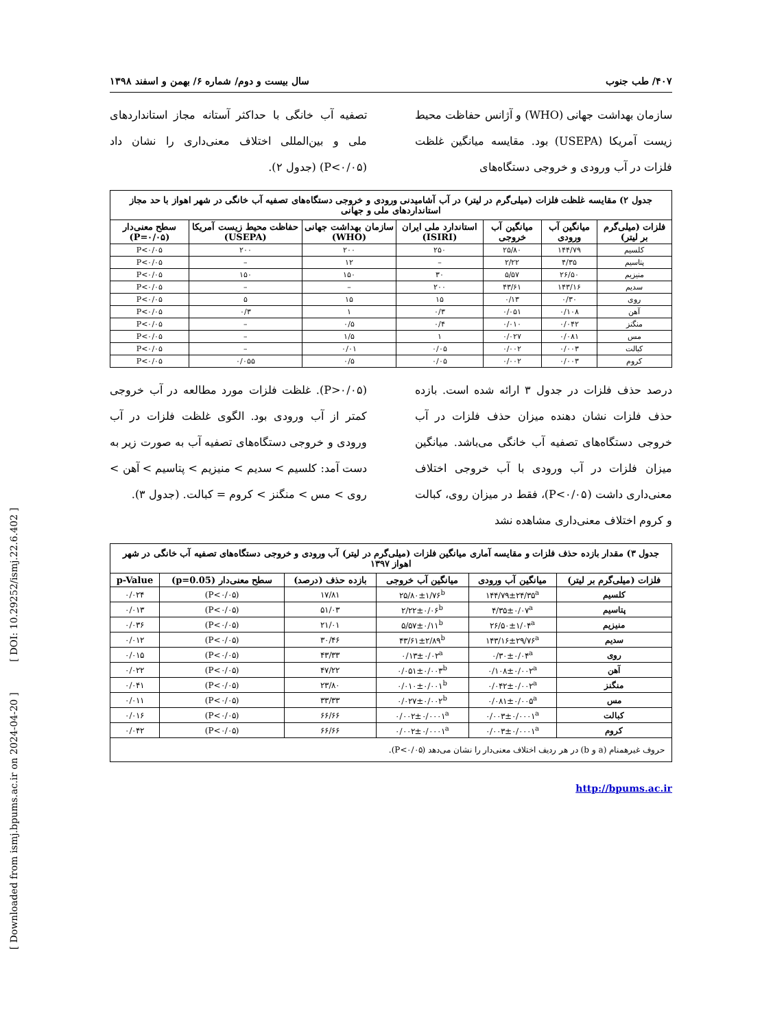[ Downloaded from ismj.bpums.ac.ir on 2024-04-20 ] [ DOI: 10.29252/ismj.22.6.402 ]
۴۰۷/ طب جنوب سال بیست و دوم/ شماره ۶/ بهمن و اسفند ۱۳۹۸
سازمان بهداشت جهانی (WHO) و آژانس حفاظت محیط زیست آمریکا (USEPA) بود. مقایسه میانگین غلظت فلزات در آب ورودی و خروجی دستگاه‌های
تصفیه آب خانگی با حداکثر آستانه مجاز استانداردهای ملی و بین‌المللی اختلاف معنی‌داری را نشان داد (P<۰/۰۵) (جدول ۲).
| جدول ۲) مقایسه غلظت فلزات (میلی‌گرم در لیتر) در آب آشامیدنی ورودی و خروجی دستگاه‌های تصفیه آب خانگی در شهر اهواز با حد مجاز استانداردهای ملی و جهانی | | | | | | |
| فلزات (میلی‌گرم بر لیتر) | میانگین آب ورودی | میانگین آب خروجی | استاندارد ملی ایران (ISIRI) | سازمان بهداشت جهانی (WHO) | حفاظت محیط زیست آمریکا (USEPA) | سطح معنی‌دار (P=۰/۰۵) |
| کلسیم | ۱۴۴/۷۹ | ۲۵/۸۰ | ۲۵۰ | ۲۰۰ | ۲۰۰ | P<۰/۰۵ |
| پتاسیم | ۴/۳۵ | ۲/۲۲ | – | ۱۲ | – | P<۰/۰۵ |
| منیزیم | ۲۶/۵۰ | ۵/۵۷ | ۳۰ | ۱۵۰ | ۱۵۰ | P<۰/۰۵ |
| سدیم | ۱۴۳/۱۶ | ۴۳/۶۱ | ۲۰۰ | – | – | P<۰/۰۵ |
| روی | ۰/۳۰ | ۰/۱۳ | ۱۵ | ۱۵ | ۵ | P<۰/۰۵ |
| آهن | ۰/۱۰۸ | ۰/۰۵۱ | ۰/۳ | ۱ | ۰/۳ | P<۰/۰۵ |
| منگنز | ۰/۰۴۲ | ۰/۰۱۰ | ۰/۴ | ۰/۵ | – | P<۰/۰۵ |
| مس | ۰/۰۸۱ | ۰/۰۲۷ | ۱ | ۱/۵ | – | P<۰/۰۵ |
| کبالت | ۰/۰۰۳ | ۰/۰۰۲ | ۰/۰۵ | ۰/۰۱ | – | P<۰/۰۵ |
| کروم | ۰/۰۰۳ | ۰/۰۰۲ | ۰/۰۵ | ۰/۵ | ۰/۰۵۵ | P<۰/۰۵ |
درصد حذف فلزات در جدول ۳ ارائه شده است. بازده حذف فلزات نشان دهنده میزان حذف فلزات در آب خروجی دستگاه‌های تصفیه آب خانگی می‌باشد. میانگین میزان فلزات در آب ورودی با آب خروجی اختلاف معنی‌داری داشت (P<۰/۰۵)، فقط در میزان روی، کبالت و کروم اختلاف معنی‌داری مشاهده نشد
(P>۰/۰۵). غلظت فلزات مورد مطالعه در آب خروجی کمتر از آب ورودی بود. الگوی غلظت فلزات در آب ورودی و خروجی دستگاه‌های تصفیه آب به صورت زیر به دست آمد: کلسیم > سدیم > منیزیم > پتاسیم > آهن > روی > مس > منگنز > کروم = کبالت. (جدول ۳).
| جدول ۳) مقدار بازده حذف فلزات و مقایسه آماری میانگین فلزات (میلی‌گرم در لیتر) آب ورودی و خروجی دستگاه‌های تصفیه آب خانگی در شهر اهواز ۱۳۹۷ | | | | | |
| فلزات (میلی‌گرم بر لیتر) | میانگین آب ورودی | میانگین آب خروجی | بازده حذف (درصد) | سطح معنی‌دار (p=0.05) | p-Value |
| کلسیم | ۱۴۴/۷۹±۲۴/۳۵<sup>a</sup> | ۲۵/۸۰±۱/۷۶<sup>b</sup> | ۱۷/۸۱ | (P<۰/۰۵) | ۰/۰۲۴ |
| پتاسیم | ۴/۳۵±۰/۰۷<sup>a</sup> | ۲/۲۲±۰/۰۶<sup>b</sup> | ۵۱/۰۳ | (P<۰/۰۵) | ۰/۰۱۳ |
| منیزیم | ۲۶/۵۰±۱/۰۴<sup>a</sup> | ۵/۵۷±۰/۱۱<sup>b</sup> | ۲۱/۰۱ | (P<۰/۰۵) | ۰/۰۳۶ |
| سدیم | ۱۴۳/۱۶±۲۹/۷۶<sup>a</sup> | ۴۳/۶۱±۲/۸۹<sup>b</sup> | ۳۰/۴۶ | (P<۰/۰۵) | ۰/۰۱۲ |
| روی | ۰/۳۰±۰/۰۴<sup>a</sup> | ۰/۱۳±۰/۰۲<sup>a</sup> | ۴۳/۳۳ | (P<۰/۰۵) | ۰/۰۱۵ |
| آهن | ۰/۱۰۸±۰/۰۰۲<sup>a</sup> | ۰/۰۵۱±۰/۰۰۳<sup>b</sup> | ۴۷/۲۲ | (P<۰/۰۵) | ۰/۰۲۲ |
| منگنز | ۰/۰۴۲±۰/۰۰۲<sup>a</sup> | ۰/۰۱۰±۰/۰۰۱<sup>b</sup> | ۲۳/۸۰ | (P<۰/۰۵) | ۰/۰۴۱ |
| مس | ۰/۰۸۱±۰/۰۰۵<sup>a</sup> | ۰/۰۲۷±۰/۰۰۲<sup>b</sup> | ۳۳/۳۳ | (P<۰/۰۵) | ۰/۰۱۱ |
| کبالت | ۰/۰۰۳±۰/۰۰۰۱<sup>a</sup> | ۰/۰۰۲±۰/۰۰۰۱<sup>a</sup> | ۶۶/۶۶ | (P<۰/۰۵) | ۰/۰۱۶ |
| کروم | ۰/۰۰۳±۰/۰۰۰۱<sup>a</sup> | ۰/۰۰۲±۰/۰۰۰۱<sup>a</sup> | ۶۶/۶۶ | (P<۰/۰۵) | ۰/۰۴۲ |
| حروف غیرهمنام (a و b) در هر ردیف اختلاف معنی‌دار را نشان می‌دهد (P<۰/۰۵). | | | | | |
http://bpums.ac.ir